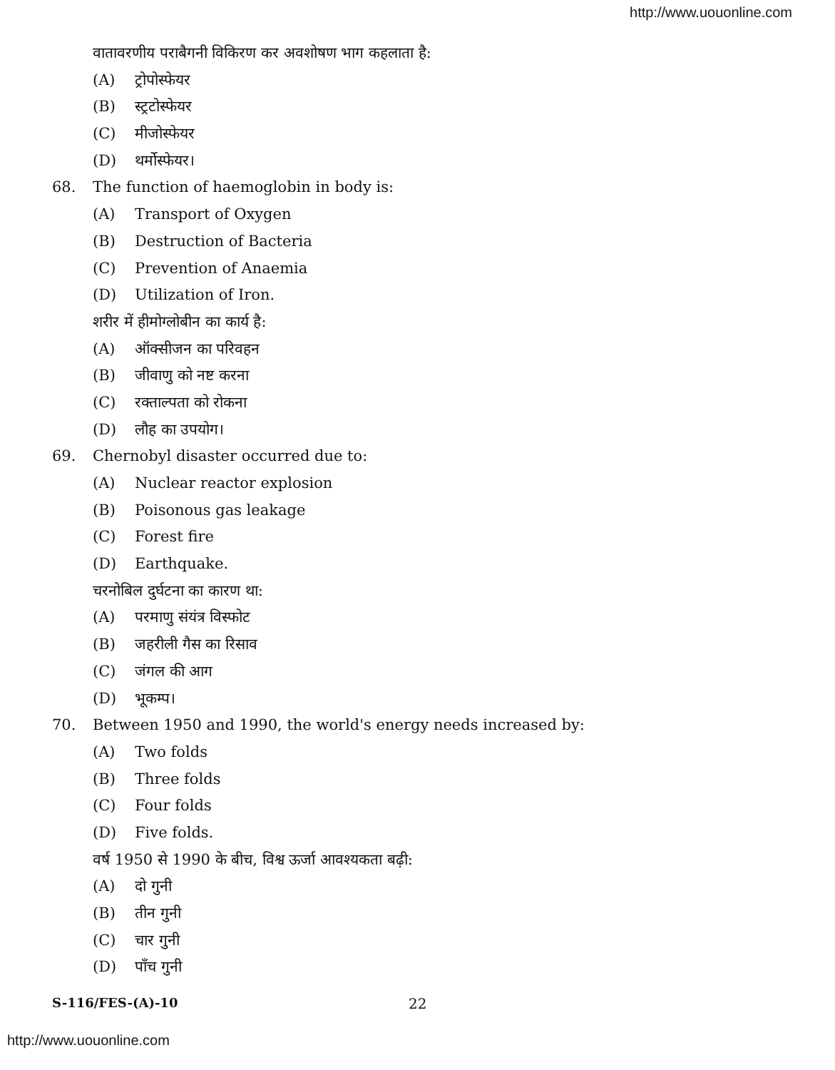http://www.uouonline.com
वातावरणीय पराबैगनी विकिरण कर अवशोषण भाग कहलाता है:
(A) ट्रोपोस्फेयर
(B) स्ट्रटोस्फेयर
(C) मीजोस्फेयर
(D) थर्मोस्फेयर।
68.
The function of haemoglobin in body is:
(A) Transport of Oxygen
(B) Destruction of Bacteria
(C) Prevention of Anaemia
(D) Utilization of Iron.
शरीर में हीमोग्लोबीन का कार्य है:
(A) ऑक्सीजन का परिवहन
(B) जीवाणु को नष्ट करना
(C) रक्ताल्पता को रोकना
(D) लौह का उपयोग।
69.
Chernobyl disaster occurred due to:
(A) Nuclear reactor explosion
(B) Poisonous gas leakage
(C) Forest fire
(D) Earthquake.
चरनोबिल दुर्घटना का कारण था:
(A) परमाणु संयंत्र विस्फोट
(B) जहरीली गैस का रिसाव
(C) जंगल की आग
(D) भूकम्प।
70.
Between 1950 and 1990, the world's energy needs increased by:
(A) Two folds
(B) Three folds
(C) Four folds
(D) Five folds.
वर्ष 1950 से 1990 के बीच, विश्व ऊर्जा आवश्यकता बढ़ी:
(A) दो गुनी
(B) तीन गुनी
(C) चार गुनी
(D) पाँच गुनी
S-116/FES-(A)-10 22
http://www.uouonline.com